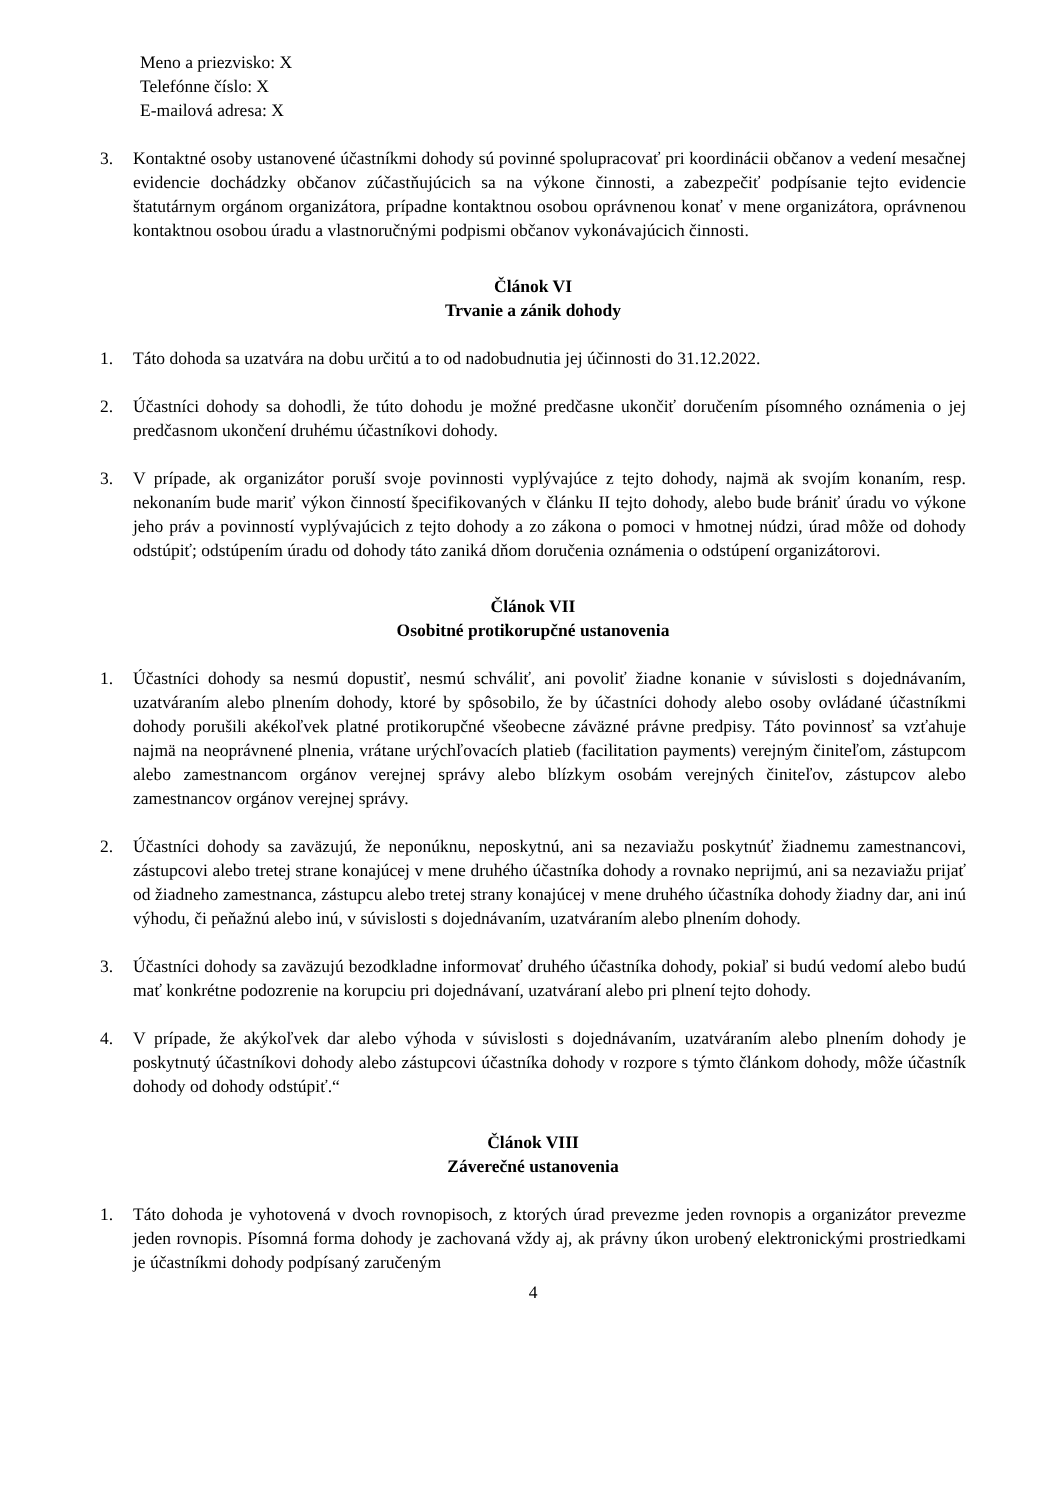Meno a priezvisko: X
Telefónne číslo: X
E-mailová adresa: X
3. Kontaktné osoby ustanovené účastníkmi dohody sú povinné spolupracovať pri koordinácii občanov a vedení mesačnej evidencie dochádzky občanov zúčastňujúcich sa na výkone činnosti, a zabezpečiť podpísanie tejto evidencie štatutárnym orgánom organizátora, prípadne kontaktnou osobou oprávnenou konať v mene organizátora, oprávnenou kontaktnou osobou úradu a vlastnoručnými podpismi občanov vykonávajúcich činnosti.
Článok VI
Trvanie a zánik dohody
1. Táto dohoda sa uzatvára na dobu určitú a to od nadobudnutia jej účinnosti do 31.12.2022.
2. Účastníci dohody sa dohodli, že túto dohodu je možné predčasne ukončiť doručením písomného oznámenia o jej predčasnom ukončení druhému účastníkovi dohody.
3. V prípade, ak organizátor poruší svoje povinnosti vyplývajúce z tejto dohody, najmä ak svojím konaním, resp. nekonaním bude mariť výkon činností špecifikovaných v článku II tejto dohody, alebo bude brániť úradu vo výkone jeho práv a povinností vyplývajúcich z tejto dohody a zo zákona o pomoci v hmotnej núdzi, úrad môže od dohody odstúpiť; odstúpením úradu od dohody táto zaniká dňom doručenia oznámenia o odstúpení organizátorovi.
Článok VII
Osobitné protikorupčné ustanovenia
1. Účastníci dohody sa nesmú dopustiť, nesmú schváliť, ani povoliť žiadne konanie v súvislosti s dojednávaním, uzatváraním alebo plnením dohody, ktoré by spôsobilo, že by účastníci dohody alebo osoby ovládané účastníkmi dohody porušili akékoľvek platné protikorupčné všeobecne záväzné právne predpisy. Táto povinnosť sa vzťahuje najmä na neoprávnené plnenia, vrátane urýchľovacích platieb (facilitation payments) verejným činiteľom, zástupcom alebo zamestnancom orgánov verejnej správy alebo blízkym osobám verejných činiteľov, zástupcov alebo zamestnancov orgánov verejnej správy.
2. Účastníci dohody sa zaväzujú, že neponúknu, neposkytnú, ani sa nezaviažu poskytnúť žiadnemu zamestnancovi, zástupcovi alebo tretej strane konajúcej v mene druhého účastníka dohody a rovnako neprijmú, ani sa nezaviažu prijať od žiadneho zamestnanca, zástupcu alebo tretej strany konajúcej v mene druhého účastníka dohody žiadny dar, ani inú výhodu, či peňažnú alebo inú, v súvislosti s dojednávaním, uzatváraním alebo plnením dohody.
3. Účastníci dohody sa zaväzujú bezodkladne informovať druhého účastníka dohody, pokiaľ si budú vedomí alebo budú mať konkrétne podozrenie na korupciu pri dojednávaní, uzatváraní alebo pri plnení tejto dohody.
4. V prípade, že akýkoľvek dar alebo výhoda v súvislosti s dojednávaním, uzatváraním alebo plnením dohody je poskytnutý účastníkovi dohody alebo zástupcovi účastníka dohody v rozpore s týmto článkom dohody, môže účastník dohody od dohody odstúpiť.“
Článok VIII
Záverečné ustanovenia
1. Táto dohoda je vyhotovená v dvoch rovnopisoch, z ktorých úrad prevezme jeden rovnopis a organizátor prevezme jeden rovnopis. Písomná forma dohody je zachovaná vždy aj, ak právny úkon urobený elektronickými prostriedkami je účastníkmi dohody podpísaný zaručeným
4